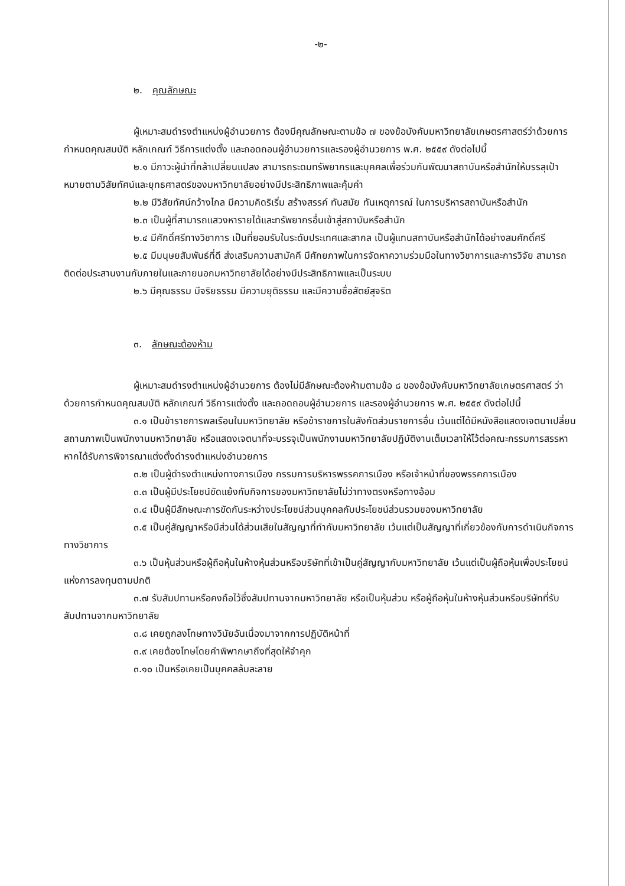-๒-
๒. คุณลักษณะ
ผู้เหมาะสมดำรงตำแหน่งผู้อำนวยการ ต้องมีคุณลักษณะตามข้อ ๗ ของข้อบังคับมหาวิทยาลัยเกษตรศาสตร์ว่าด้วยการกำหนดคุณสมบัติ หลักเกณฑ์ วิธีการแต่งตั้ง และถอดถอนผู้อำนวยการและรองผู้อำนวยการ พ.ศ. ๒๕๕๙ ดังต่อไปนี้
๒.๑ มีภาวะผู้นำที่กล้าเปลี่ยนแปลง สามารถระดมทรัพยากรและบุคคลเพื่อร่วมกันพัฒนาสถาบันหรือสำนักให้บรรลุเป้าหมายตามวิสัยทัศน์และยุทธศาสตร์ของมหาวิทยาลัยอย่างมีประสิทธิภาพและคุ้มค่า
๒.๒ มีวิสัยทัศน์กว้างไกล มีความคิดริเริ่ม สร้างสรรค์ ทันสมัย ทันเหตุการณ์ ในการบริหารสถาบันหรือสำนัก
๒.๓ เป็นผู้ที่สามารถแสวงหารายได้และทรัพยากรอื่นเข้าสู่สถาบันหรือสำนัก
๒.๔ มีศักดิ์ศรีทางวิชาการ เป็นที่ยอมรับในระดับประเทศและสากล เป็นผู้แทนสถาบันหรือสำนักได้อย่างสมศักดิ์ศรี
๒.๕ มีมนุษยสัมพันธ์ที่ดี ส่งเสริมความสามัคคี มีศักยภาพในการจัดหาความร่วมมือในทางวิชาการและการวิจัย สามารถติดต่อประสานงานกับภายในและภายนอกมหาวิทยาลัยได้อย่างมีประสิทธิภาพและเป็นระบบ
๒.๖ มีคุณธรรม มีจริยธรรม มีความยุติธรรม และมีความซื่อสัตย์สุจริต
๓. ลักษณะต้องห้าม
ผู้เหมาะสมดำรงตำแหน่งผู้อำนวยการ ต้องไม่มีลักษณะต้องห้ามตามข้อ ๘ ของข้อบังคับมหาวิทยาลัยเกษตรศาสตร์ ว่าด้วยการกำหนดคุณสมบัติ หลักเกณฑ์ วิธีการแต่งตั้ง และถอดถอนผู้อำนวยการ และรองผู้อำนวยการ พ.ศ. ๒๕๕๙ ดังต่อไปนี้
๓.๑ เป็นข้าราชการพลเรือนในมหาวิทยาลัย หรือข้าราชการในสังกัดส่วนราชการอื่น เว้นแต่ได้มีหนังสือแสดงเจตนาเปลี่ยนสถานภาพเป็นพนักงานมหาวิทยาลัย หรือแสดงเจตนาที่จะบรรจุเป็นพนักงานมหาวิทยาลัยปฏิบัติงานเต็มเวลาให้ไว้ต่อคณะกรรมการสรรหา หากได้รับการพิจารณาแต่งตั้งดำรงตำแหน่งอำนวยการ
๓.๒ เป็นผู้ดำรงตำแหน่งทางการเมือง กรรมการบริหารพรรคการเมือง หรือเจ้าหน้าที่ของพรรคการเมือง
๓.๓ เป็นผู้มีประโยชน์ขัดแย้งกับกิจการของมหาวิทยาลัยไม่ว่าทางตรงหรือทางอ้อม
๓.๔ เป็นผู้มีลักษณะการขัดกันระหว่างประโยชน์ส่วนบุคคลกับประโยชน์ส่วนรวมของมหาวิทยาลัย
๓.๕ เป็นคู่สัญญาหรือมีส่วนได้ส่วนเสียในสัญญาที่ทำกับมหาวิทยาลัย เว้นแต่เป็นสัญญาที่เกี่ยวข้องกับการดำเนินกิจการทางวิชาการ
๓.๖ เป็นหุ้นส่วนหรือผู้ถือหุ้นในห้างหุ้นส่วนหรือบริษัทที่เข้าเป็นคู่สัญญากับมหาวิทยาลัย เว้นแต่เป็นผู้ถือหุ้นเพื่อประโยชน์แห่งการลงทุนตามปกติ
๓.๗ รับสัมปทานหรือคงถือไว้ซึ่งสัมปทานจากมหาวิทยาลัย หรือเป็นหุ้นส่วน หรือผู้ถือหุ้นในห้างหุ้นส่วนหรือบริษัทที่รับสัมปทานจากมหาวิทยาลัย
๓.๘ เคยถูกลงโทษทางวินัยอันเนื่องมาจากการปฏิบัติหน้าที่
๓.๙ เคยต้องโทษโดยคำพิพากษาถึงที่สุดให้จำคุก
๓.๑๐ เป็นหรือเคยเป็นบุคคลล้มละลาย